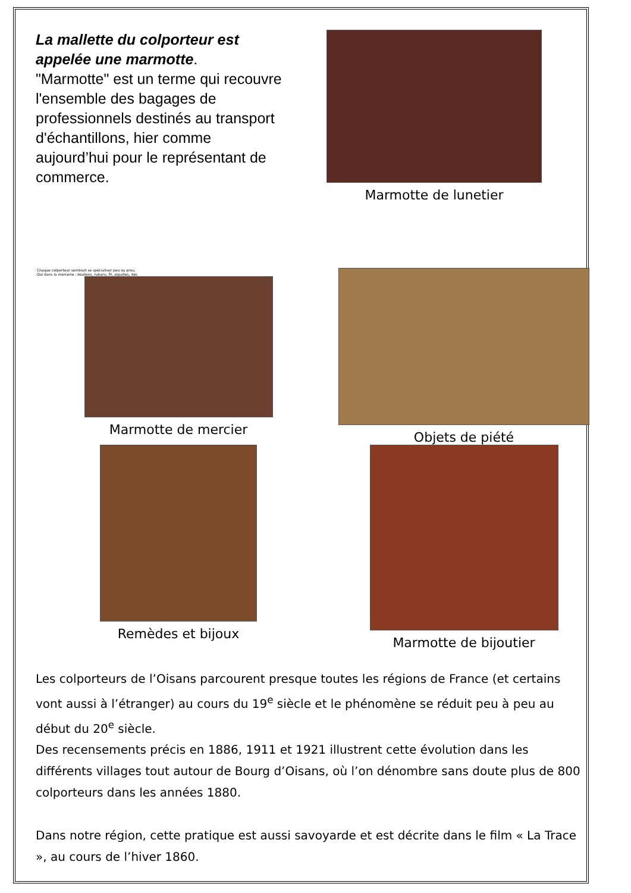La mallette du colporteur est appelée une marmotte.
"Marmotte" est un terme qui recouvre l'ensemble des bagages de professionnels destinés au transport d'échantillons, hier comme aujourd’hui pour le représentant de commerce.
Marmotte de lunetier
Chaque colporteur semblait se spécialiser peu ou prou.
Qui dans la mercerie : boutons, rubans, fil, aiguilles, dés
Marmotte de mercier
Objets de piété
Remèdes et bijoux Marmotte de bijoutier
Les colporteurs de l’Oisans parcourent presque toutes les régions de France (et certains vont aussi à l’étranger) au cours du 19<sup>e</sup> siècle et le phénomène se réduit peu à peu au début du 20<sup>e</sup> siècle.
Des recensements précis en 1886, 1911 et 1921 illustrent cette évolution dans les différents villages tout autour de Bourg d’Oisans, où l’on dénombre sans doute plus de 800 colporteurs dans les années 1880.
Dans notre région, cette pratique est aussi savoyarde et est décrite dans le film « La Trace », au cours de l’hiver 1860.